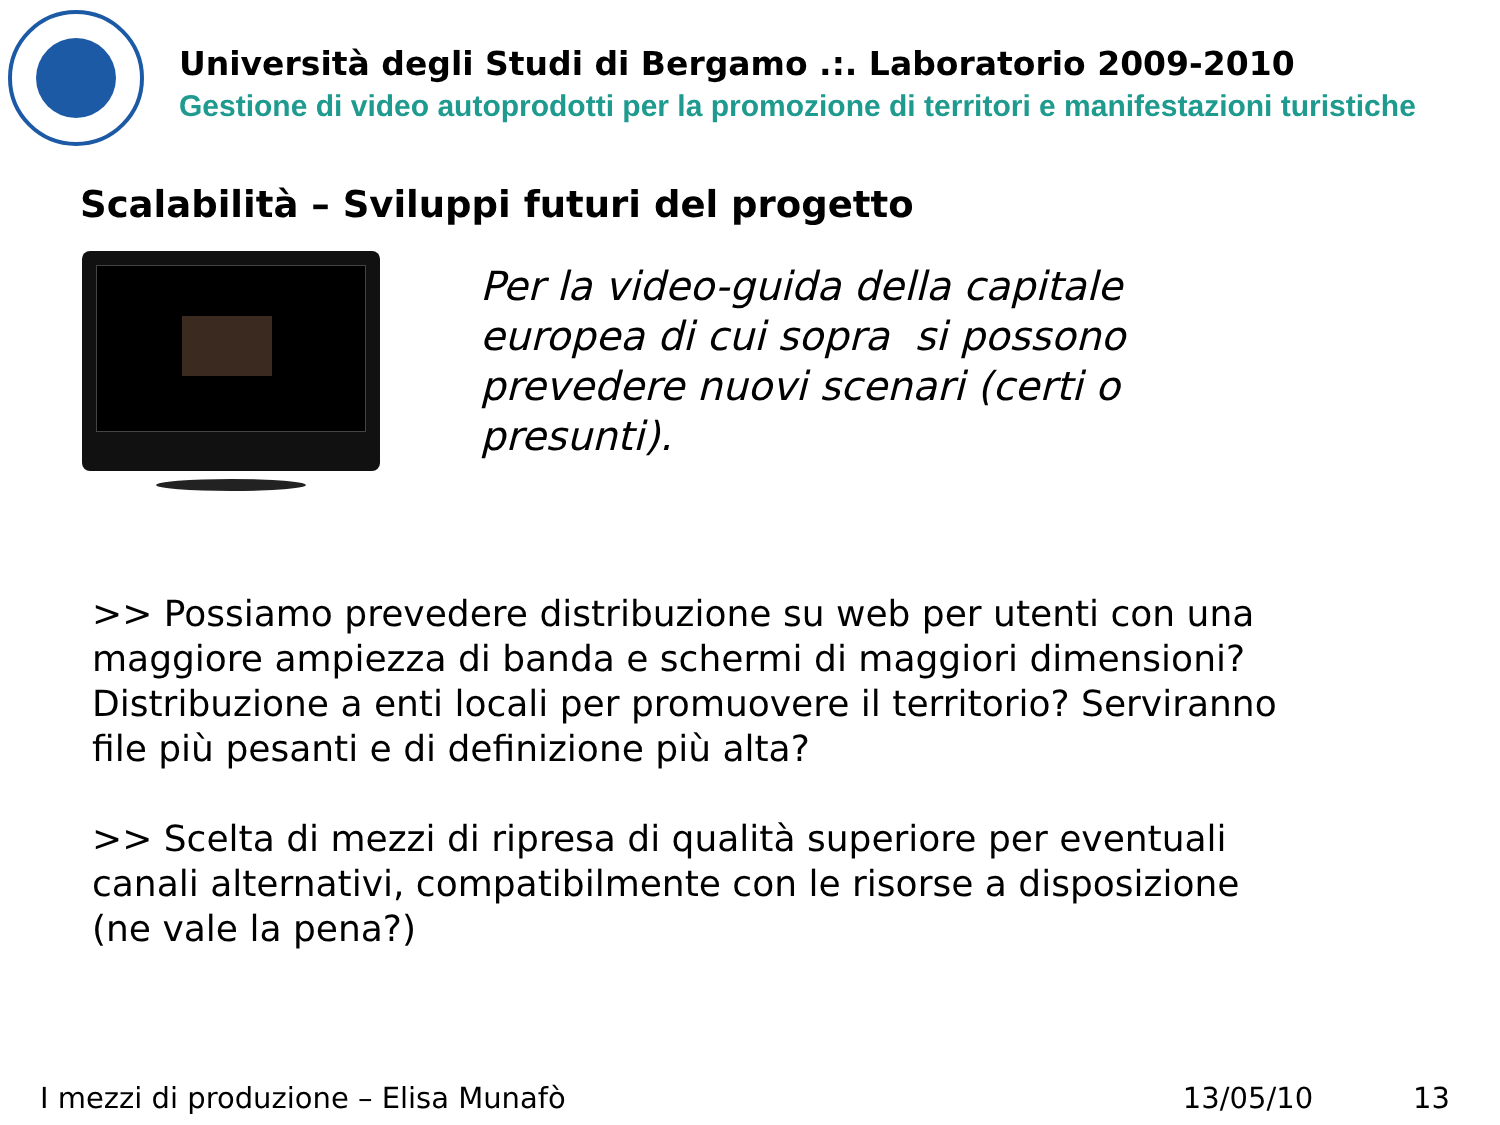Università degli Studi di Bergamo .:. Laboratorio 2009-2010
Gestione di video autoprodotti per la promozione di territori e manifestazioni turistiche
Scalabilità – Sviluppi futuri del progetto
Per la video-guida della capitale
europea di cui sopra si possono
prevedere nuovi scenari (certi o
presunti).
>> Possiamo prevedere distribuzione su web per utenti con una maggiore ampiezza di banda e schermi di maggiori dimensioni? Distribuzione a enti locali per promuovere il territorio? Serviranno file più pesanti e di definizione più alta?
>> Scelta di mezzi di ripresa di qualità superiore per eventuali canali alternativi, compatibilmente con le risorse a disposizione (ne vale la pena?)
I mezzi di produzione – Elisa Munafò 13/05/10 13